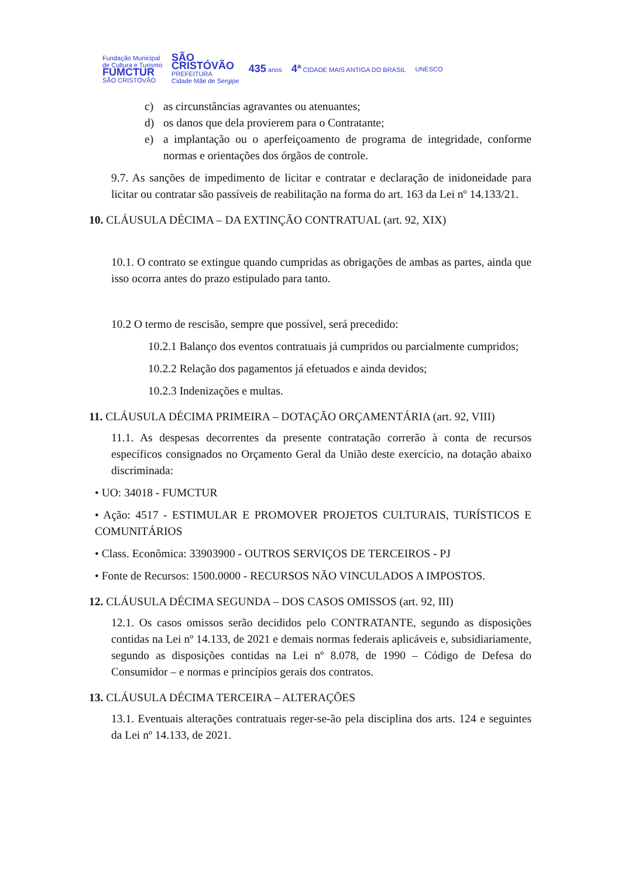Fundação Municipal
de Cultura e Turismo
FUMCTUR
SÃO CRISTÓVÃO
SÃO
CRISTÓVÃO
PREFEITURA
Cidade Mãe de Sergipe
435 anos
4ª CIDADE MAIS ANTIGA DO BRASIL
UNESCO
c) as circunstâncias agravantes ou atenuantes;
d) os danos que dela provierem para o Contratante;
e) a implantação ou o aperfeiçoamento de programa de integridade, conforme normas e orientações dos órgãos de controle.
9.7. As sanções de impedimento de licitar e contratar e declaração de inidoneidade para licitar ou contratar são passíveis de reabilitação na forma do art. 163 da Lei nº 14.133/21.
10. CLÁUSULA DÉCIMA – DA EXTINÇÃO CONTRATUAL (art. 92, XIX)
10.1. O contrato se extingue quando cumpridas as obrigações de ambas as partes, ainda que isso ocorra antes do prazo estipulado para tanto.
10.2 O termo de rescisão, sempre que possível, será precedido:
10.2.1 Balanço dos eventos contratuais já cumpridos ou parcialmente cumpridos;
10.2.2 Relação dos pagamentos já efetuados e ainda devidos;
10.2.3 Indenizações e multas.
11. CLÁUSULA DÉCIMA PRIMEIRA – DOTAÇÃO ORÇAMENTÁRIA (art. 92, VIII)
11.1. As despesas decorrentes da presente contratação correrão à conta de recursos específicos consignados no Orçamento Geral da União deste exercício, na dotação abaixo discriminada:
• UO: 34018 - FUMCTUR
• Ação: 4517 - ESTIMULAR E PROMOVER PROJETOS CULTURAIS, TURÍSTICOS E COMUNITÁRIOS
• Class. Econômica: 33903900 - OUTROS SERVIÇOS DE TERCEIROS - PJ
• Fonte de Recursos: 1500.0000 - RECURSOS NÃO VINCULADOS A IMPOSTOS.
12. CLÁUSULA DÉCIMA SEGUNDA – DOS CASOS OMISSOS (art. 92, III)
12.1. Os casos omissos serão decididos pelo CONTRATANTE, segundo as disposições contidas na Lei nº 14.133, de 2021 e demais normas federais aplicáveis e, subsidiariamente, segundo as disposições contidas na Lei nº 8.078, de 1990 – Código de Defesa do Consumidor – e normas e princípios gerais dos contratos.
13. CLÁUSULA DÉCIMA TERCEIRA – ALTERAÇÕES
13.1. Eventuais alterações contratuais reger-se-ão pela disciplina dos arts. 124 e seguintes da Lei nº 14.133, de 2021.